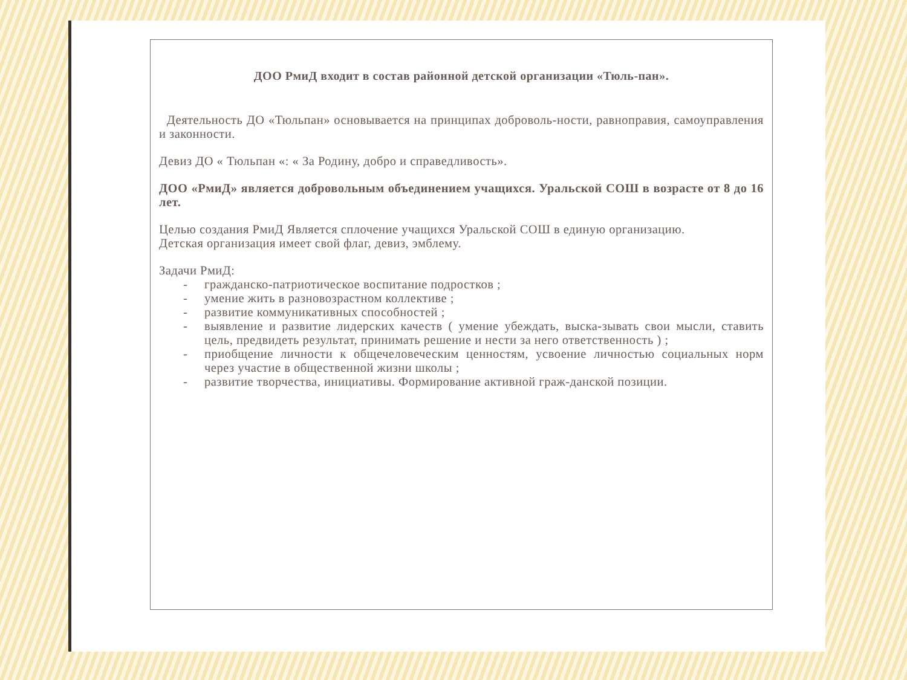ДОО РмиД входит в состав районной детской организации «Тюль-пан».
Деятельность ДО «Тюльпан» основывается на принципах доброволь-ности, равноправия, самоуправления и законности.
Девиз ДО « Тюльпан «: « За Родину, добро и справедливость».
ДОО «РмиД» является добровольным объединением учащихся. Уральской СОШ в возрасте от 8 до 16 лет.
Целью создания РмиД Является сплочение учащихся Уральской СОШ в единую организацию.
Детская организация имеет свой флаг, девиз, эмблему.
Задачи РмиД:
- гражданско-патриотическое воспитание подростков ;
- умение жить в разновозрастном коллективе ;
- развитие коммуникативных способностей ;
- выявление и развитие лидерских качеств ( умение убеждать, выска-зывать свои мысли, ставить цель, предвидеть результат, принимать решение и нести за него ответственность ) ;
- приобщение личности к общечеловеческим ценностям, усвоение личностью социальных норм через участие в общественной жизни школы ;
- развитие творчества, инициативы. Формирование активной граж-данской позиции.